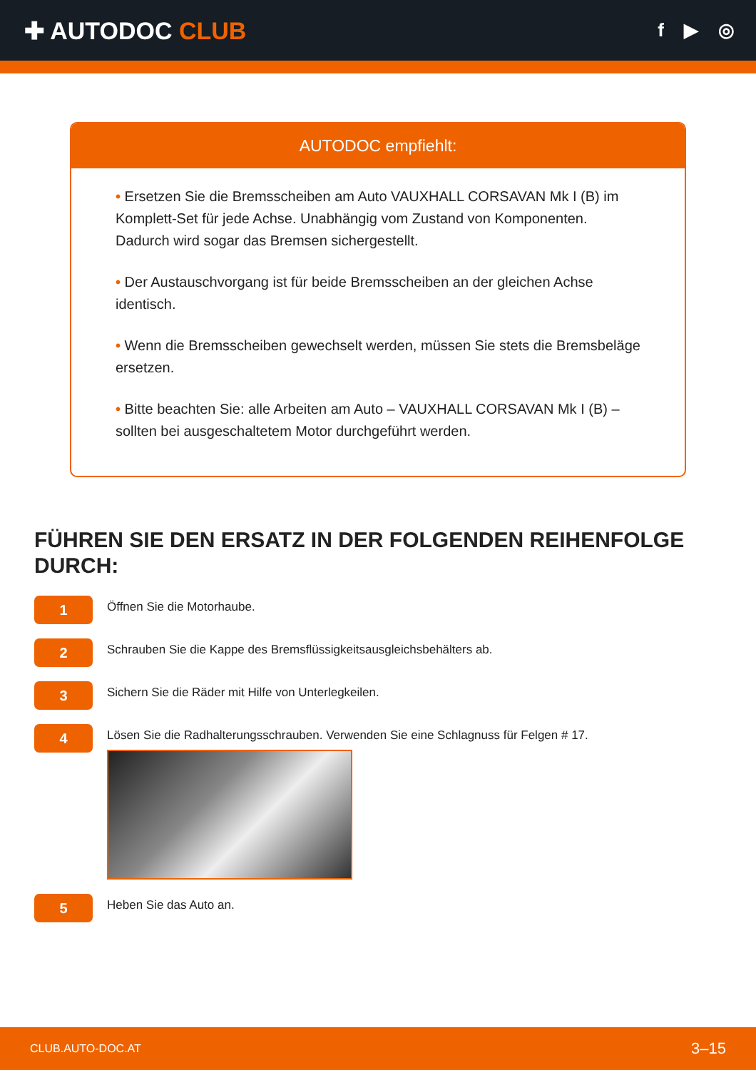✚ AUTODOC CLUB
f ▶ ◎
AUTODOC empfiehlt:
• Ersetzen Sie die Bremsscheiben am Auto VAUXHALL CORSAVAN Mk I (B) im Komplett-Set für jede Achse. Unabhängig vom Zustand von Komponenten. Dadurch wird sogar das Bremsen sichergestellt.
• Der Austauschvorgang ist für beide Bremsscheiben an der gleichen Achse identisch.
• Wenn die Bremsscheiben gewechselt werden, müssen Sie stets die Bremsbeläge ersetzen.
• Bitte beachten Sie: alle Arbeiten am Auto – VAUXHALL CORSAVAN Mk I (B) – sollten bei ausgeschaltetem Motor durchgeführt werden.
FÜHREN SIE DEN ERSATZ IN DER FOLGENDEN REIHENFOLGE DURCH:
1
Öffnen Sie die Motorhaube.
2
Schrauben Sie die Kappe des Bremsflüssigkeitsausgleichsbehälters ab.
3
Sichern Sie die Räder mit Hilfe von Unterlegkeilen.
4
Lösen Sie die Radhalterungsschrauben. Verwenden Sie eine Schlagnuss für Felgen # 17.
5
Heben Sie das Auto an.
CLUB.AUTO-DOC.AT 3–15